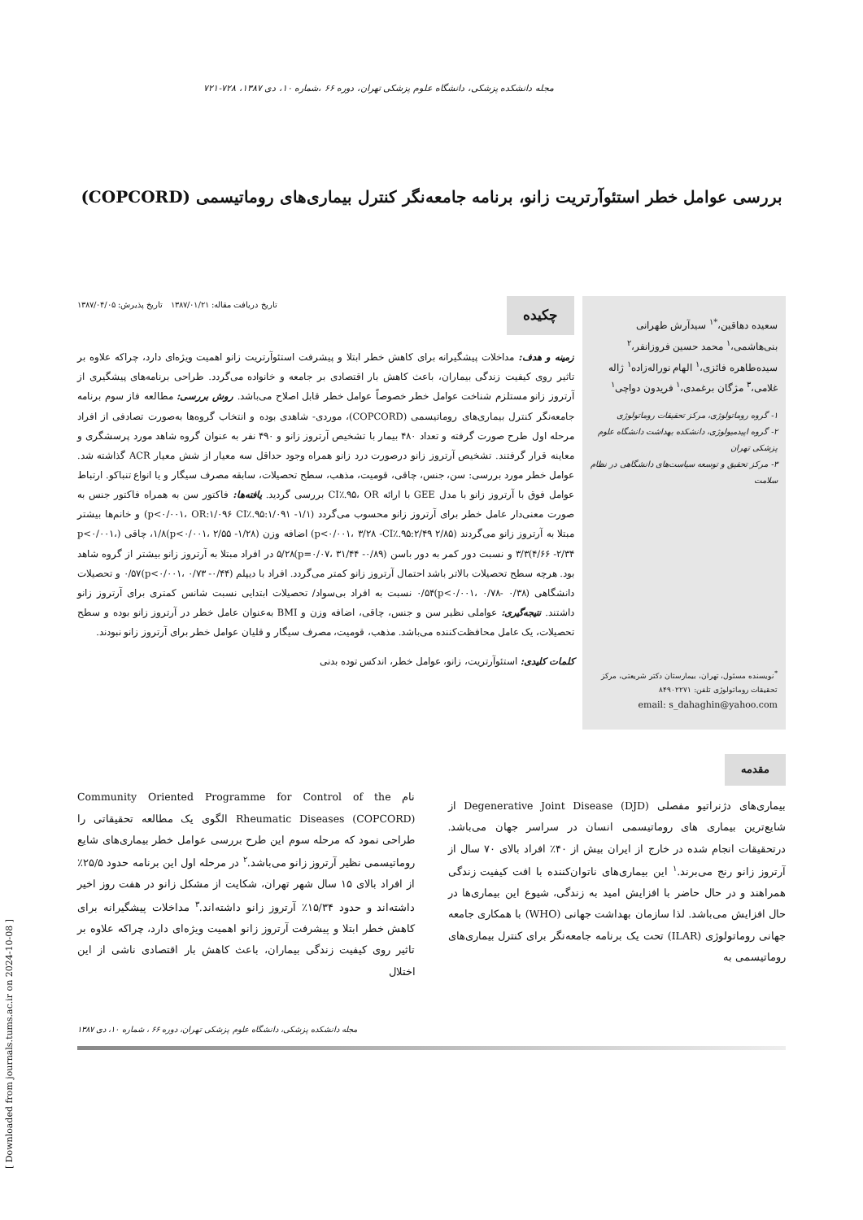مجله دانشکده پزشکی، دانشگاه علوم پزشکی تهران، دوره ۶۶ ،شماره ۱۰، دی ۱۳۸۷، ۷۲۸-۷۲۱
بررسی عوامل خطر استئوآرتریت زانو، برنامه جامعه‌نگر کنترل بیماری‌های روماتیسمی (COPCORD)
سعیده دهاقین،<sup>*۱</sup> سیدآرش طهرانی بنی‌هاشمی،<sup>۱</sup> محمد حسین فروزانفر،<sup>۲</sup> سیده‌طاهره فائزی،<sup>۱</sup> الهام نوراله‌زاده<sup>۱</sup> ژاله غلامی،<sup>۳</sup> مژگان برغمدی،<sup>۱</sup> فریدون دواچی<sup>۱</sup>
۱- گروه روماتولوژی، مرکز تحقیقات روماتولوژی
۲- گروه اپیدمیولوژی، دانشکده بهداشت دانشگاه علوم پزشکی تهران
۳- مرکز تحقیق و توسعه سیاست‌های دانشگاهی در نظام سلامت
<sup>*</sup> نویسنده مسئول، تهران، بیمارستان دکتر شریعتی، مرکز تحقیقات روماتولوژی تلفن: ۸۴۹۰۲۲۷۱
email: s_dahaghin@yahoo.com
چکیده تاریخ دریافت مقاله: ۱۳۸۷/۰۱/۲۱ تاریخ پذیرش: ۱۳۸۷/۰۴/۰۵
زمینه و هدف: مداخلات پیشگیرانه برای کاهش خطر ابتلا و پیشرفت استئوآرتریت زانو اهمیت ویژه‌ای دارد، چراکه علاوه بر تاثیر روی کیفیت زندگی بیماران، باعث کاهش بار اقتصادی بر جامعه و خانواده می‌گردد. طراحی برنامه‌های پیشگیری از آرتروز زانو مستلزم شناخت عوامل خطر خصوصاً عوامل خطر قابل اصلاح می‌باشد. روش بررسی: مطالعه فاز سوم برنامه جامعه‌نگر کنترل بیماری‌های روماتیسمی (COPCORD)، موردی- شاهدی بوده و انتخاب گروه‌ها به‌صورت تصادفی از افراد مرحله اول طرح صورت گرفته و تعداد ۴۸۰ بیمار با تشخیص آرتروز زانو و ۴۹۰ نفر به عنوان گروه شاهد مورد پرسشگری و معاینه قرار گرفتند. تشخیص آرتروز زانو درصورت درد زانو همراه وجود حداقل سه معیار از شش معیار ACR گذاشته شد. عوامل خطر مورد بررسی: سن، جنس، چاقی، قومیت، مذهب، سطح تحصیلات، سابقه مصرف سیگار و یا انواع تنباکو. ارتباط عوامل فوق با آرتروز زانو با مدل GEE با ارائه CI٪.۹۵، OR بررسی گردید. یافته‌ها: فاکتور سن به همراه فاکتور جنس به صورت معنی‌دار عامل خطر برای آرتروز زانو محسوب می‌گردد (p<۰/۰۰۱، OR:۱/۰۹۶ CI٪.۹۵:۱/۰۹۱ -۱/۱) و خانم‌ها بیشتر مبتلا به آرتروز زانو می‌گردند (p<۰/۰۰۱، ۳/۲۸ -CI٪.۹۵:۲/۴۹ ۲/۸۵) اضافه وزن (p<۰/۰۰۱، ۲/۵۵ -۱/۲۸)۱/۸، چاقی (p<۰/۰۰۱، ۴/۶۶ -۲/۳۴)۳/۳ و نسبت دور کمر به دور باسن (p=۰/۰۷، ۳۱/۴۴ -۰/۸۹)۵/۲۸ در افراد مبتلا به آرتروز زانو بیشتر از گروه شاهد بود. هرچه سطح تحصیلات بالاتر باشد احتمال آرتروز زانو کمتر می‌گردد. افراد با دیپلم (p<۰/۰۰۱، ۰/۷۳ -۰/۴۴)۰/۵۷ و تحصیلات دانشگاهی (p<۰/۰۰۱، ۰/۷۸- ۰/۳۸)۰/۵۴ نسبت به افراد بی‌سواد/ تحصیلات ابتدایی نسبت شانس کمتری برای آرتروز زانو داشتند. نتیجه‌گیری: عواملی نظیر سن و جنس، چاقی، اضافه وزن و BMI به‌عنوان عامل خطر در آرتروز زانو بوده و سطح تحصیلات، یک عامل محافظت‌کننده می‌باشد. مذهب، قومیت، مصرف سیگار و قلیان عوامل خطر برای آرتروز زانو نبودند.
کلمات کلیدی: استئوآرتریت، زانو، عوامل خطر، اندکس توده بدنی
مقدمه
بیماری‌های دژنراتیو مفصلی (Degenerative Joint Disease (DJD از شایع‌ترین بیماری های روماتیسمی انسان در سراسر جهان می‌باشد. درتحقیقات انجام شده در خارج از ایران بیش از ۴۰٪ افراد بالای ۷۰ سال از آرتروز زانو رنج می‌برند.<sup>۱</sup> این بیماری‌های ناتوان‌کننده با افت کیفیت زندگی همراهند و در حال حاضر با افزایش امید به زندگی، شیوع این بیماری‌ها در حال افزایش می‌باشد. لذا سازمان بهداشت جهانی (WHO) با همکاری جامعه جهانی روماتولوژی (ILAR) تحت یک برنامه جامعه‌نگر برای کنترل بیماری‌های روماتیسمی به
نام Community Oriented Programme for Control of the Rheumatic Diseases (COPCORD) الگوی یک مطالعه تحقیقاتی را طراحی نمود که مرحله سوم این طرح بررسی عوامل خطر بیماری‌های شایع روماتیسمی نظیر آرتروز زانو می‌باشد.<sup>۲</sup> در مرحله اول این برنامه حدود ۲۵/۵٪ از افراد بالای ۱۵ سال شهر تهران، شکایت از مشکل زانو در هفت روز اخیر داشته‌اند و حدود ۱۵/۳۴٪ آرتروز زانو داشته‌اند.<sup>۳</sup> مداخلات پیشگیرانه برای کاهش خطر ابتلا و پیشرفت آرتروز زانو اهمیت ویژه‌ای دارد، چراکه علاوه بر تاثیر روی کیفیت زندگی بیماران، باعث کاهش بار اقتصادی ناشی از این اختلال
مجله دانشکده پزشکی، دانشگاه علوم پزشکی تهران، دوره ۶۶ ، شماره ۱۰، دی ۱۳۸۷
[ Downloaded from journals.tums.ac.ir on 2024-10-08 ]